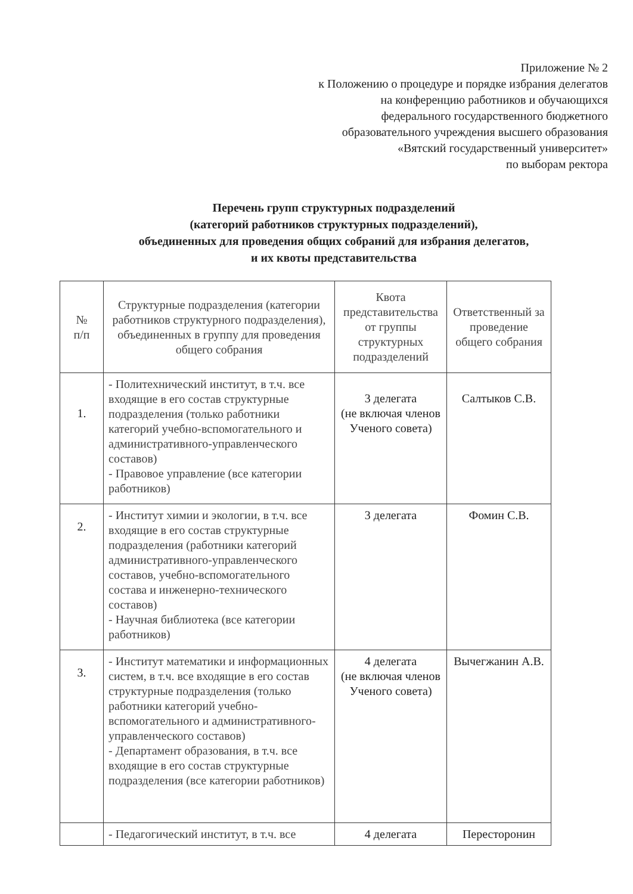Приложение № 2
к Положению о процедуре и порядке избрания делегатов
на конференцию работников и обучающихся
федерального государственного бюджетного
образовательного учреждения высшего образования
«Вятский государственный университет»
по выборам ректора
Перечень групп структурных подразделений
(категорий работников структурных подразделений),
объединенных для проведения общих собраний для избрания делегатов,
и их квоты представительства
| № п/п | Структурные подразделения (категории работников структурного подразделения), объединенных в группу для проведения общего собрания | Квота представительства от группы структурных подразделений | Ответственный за проведение общего собрания |
| --- | --- | --- | --- |
| 1. | - Политехнический институт, в т.ч. все входящие в его состав структурные подразделения (только работники категорий учебно-вспомогательного и административного-управленческого составов) - Правовое управление (все категории работников) | 3 делегата (не включая членов Ученого совета) | Салтыков С.В. |
| 2. | - Институт химии и экологии, в т.ч. все входящие в его состав структурные подразделения (работники категорий административного-управленческого составов, учебно-вспомогательного состава и инженерно-технического составов) - Научная библиотека (все категории работников) | 3 делегата | Фомин С.В. |
| 3. | - Институт математики и информационных систем, в т.ч. все входящие в его состав структурные подразделения (только работники категорий учебно-вспомогательного и административного-управленческого составов) - Департамент образования, в т.ч. все входящие в его состав структурные подразделения (все категории работников) | 4 делегата (не включая членов Ученого совета) | Вычегжанин А.В. |
| | - Педагогический институт, в т.ч. все | 4 делегата | Пересторонин |